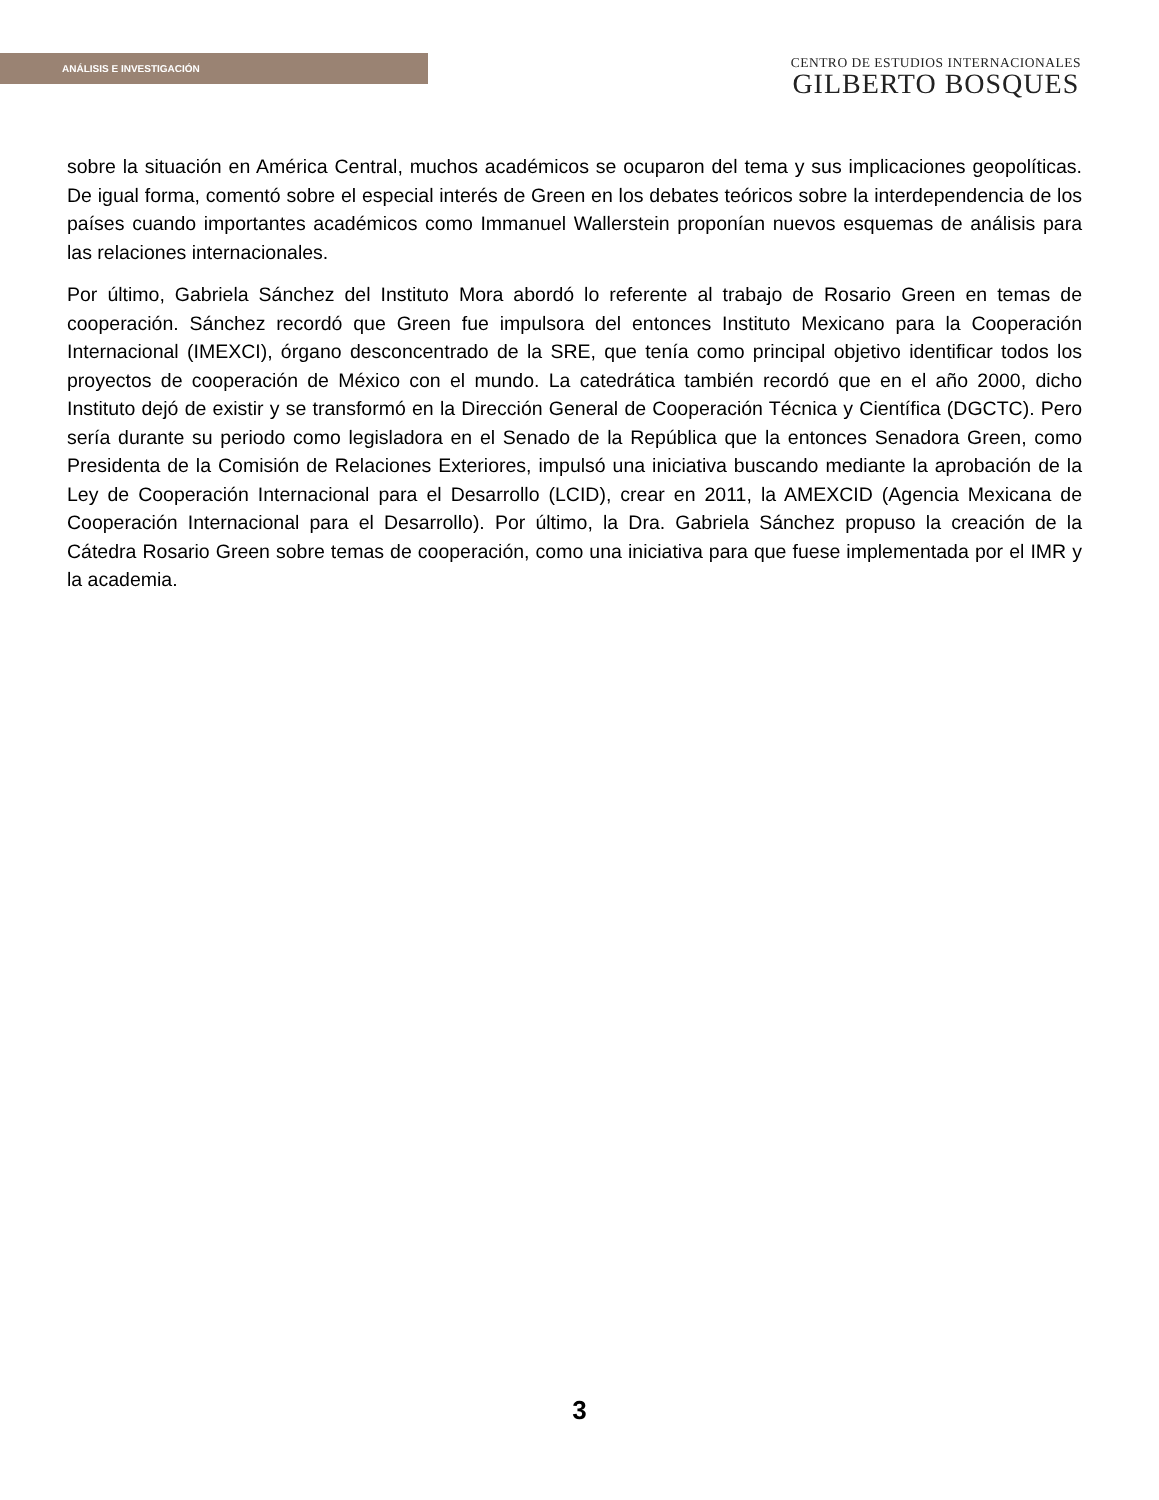ANÁLISIS E INVESTIGACIÓN
CENTRO DE ESTUDIOS INTERNACIONALES
GILBERTO BOSQUES
sobre la situación en América Central, muchos académicos se ocuparon del tema y sus implicaciones geopolíticas. De igual forma, comentó sobre el especial interés de Green en los debates teóricos sobre la interdependencia de los países cuando importantes académicos como Immanuel Wallerstein proponían nuevos esquemas de análisis para las relaciones internacionales.
Por último, Gabriela Sánchez del Instituto Mora abordó lo referente al trabajo de Rosario Green en temas de cooperación. Sánchez recordó que Green fue impulsora del entonces Instituto Mexicano para la Cooperación Internacional (IMEXCI), órgano desconcentrado de la SRE, que tenía como principal objetivo identificar todos los proyectos de cooperación de México con el mundo. La catedrática también recordó que en el año 2000, dicho Instituto dejó de existir y se transformó en la Dirección General de Cooperación Técnica y Científica (DGCTC). Pero sería durante su periodo como legisladora en el Senado de la República que la entonces Senadora Green, como Presidenta de la Comisión de Relaciones Exteriores, impulsó una iniciativa buscando mediante la aprobación de la Ley de Cooperación Internacional para el Desarrollo (LCID), crear en 2011, la AMEXCID (Agencia Mexicana de Cooperación Internacional para el Desarrollo). Por último, la Dra. Gabriela Sánchez propuso la creación de la Cátedra Rosario Green sobre temas de cooperación, como una iniciativa para que fuese implementada por el IMR y la academia.
3